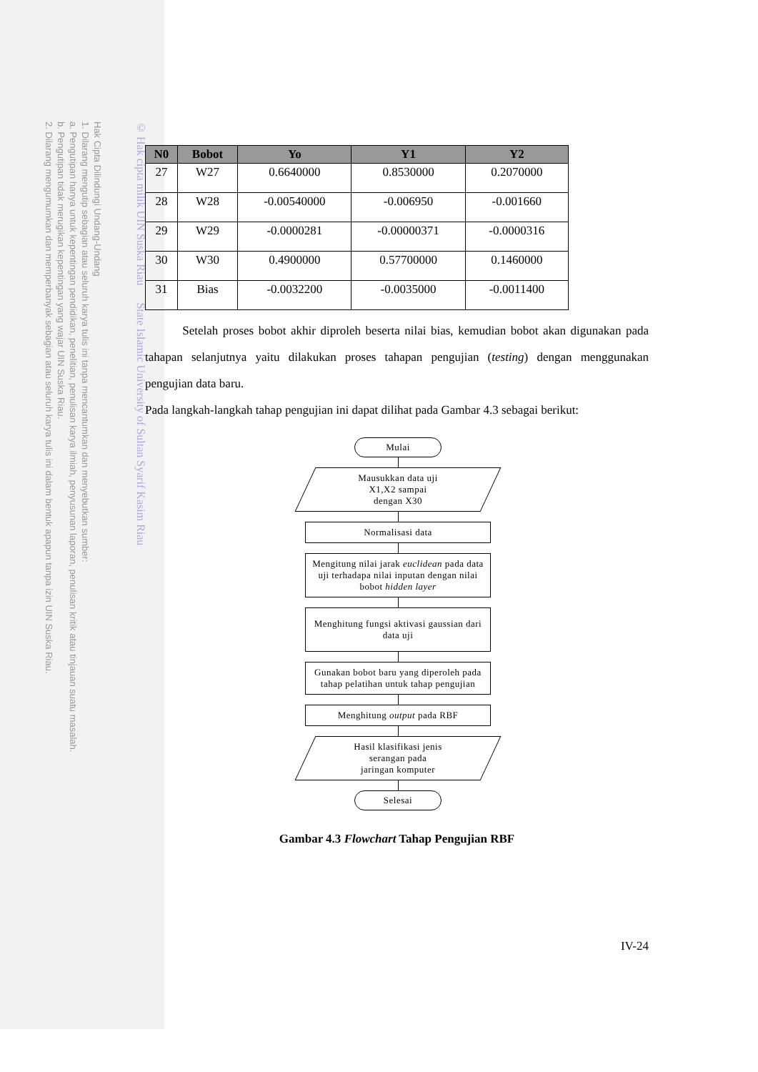Hak Cipta Dilindungi Undang-Undang
1. Dilarang mengutip sebagian atau seluruh karya tulis ini tanpa mencantumkan dan menyebutkan sumber:
a. Pengutipan hanya untuk kepentingan pendidikan, penelitian, penulisan karya ilmiah, penyusunan laporan, penulisan kritik atau tinjauan suatu masalah.
b. Pengutipan tidak merugikan kepentingan yang wajar UIN Suska Riau.
2. Dilarang mengumumkan dan memperbanyak sebagian atau seluruh karya tulis ini dalam bentuk apapun tanpa izin UIN Suska Riau.
© Hak cipta milik UIN Suska Riau State Islamic University of Sultan Syarif Kasim Riau
| N0 | Bobot | Yo | Y1 | Y2 |
| --- | --- | --- | --- | --- |
| 27 | W27 | 0.6640000 | 0.8530000 | 0.2070000 |
| 28 | W28 | -0.00540000 | -0.006950 | -0.001660 |
| 29 | W29 | -0.0000281 | -0.00000371 | -0.0000316 |
| 30 | W30 | 0.4900000 | 0.57700000 | 0.1460000 |
| 31 | Bias | -0.0032200 | -0.0035000 | -0.0011400 |
Setelah proses bobot akhir diproleh beserta nilai bias, kemudian bobot akan digunakan pada tahapan selanjutnya yaitu dilakukan proses tahapan pengujian (testing) dengan menggunakan pengujian data baru.
Pada langkah-langkah tahap pengujian ini dapat dilihat pada Gambar 4.3 sebagai berikut:
Mulai
Mausukkan data uji
X1,X2 sampai
dengan X30
Normalisasi data
Mengitung nilai jarak euclidean pada data uji terhadapa nilai inputan dengan nilai bobot hidden layer
Menghitung fungsi aktivasi gaussian dari data uji
Gunakan bobot baru yang diperoleh pada tahap pelatihan untuk tahap pengujian
Menghitung output pada RBF
Hasil klasifikasi jenis
serangan pada
jaringan komputer
Selesai
Gambar 4.3 Flowchart Tahap Pengujian RBF
IV-24